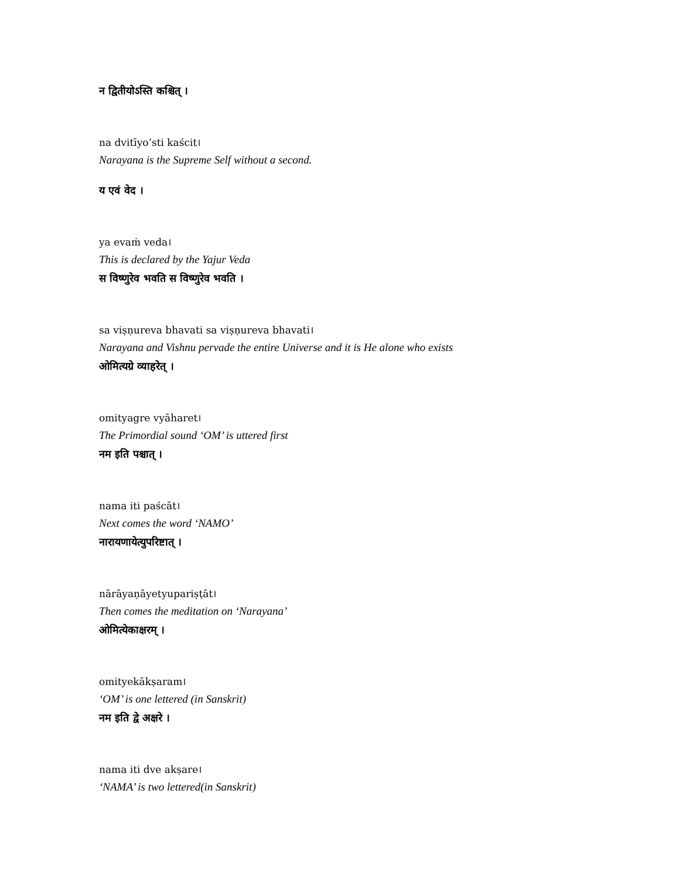न द्वितीयोऽस्ति कश्चित् ।
na dvitīyo’sti kaścit।
Narayana is the Supreme Self without a second.
य एवं वेद ।
ya evaṁ veda।
This is declared by the Yajur Veda
स विष्णुरेव भवति स विष्णुरेव भवति ।
sa viṣṇureva bhavati sa viṣṇureva bhavati।
Narayana and Vishnu pervade the entire Universe and it is He alone who exists
ओमित्यग्रे व्याहरेत् ।
omityagre vyāharet।
The Primordial sound ‘OM’ is uttered first
नम इति पश्चात् ।
nama iti paścāt।
Next comes the word ‘NAMO’
नारायणायेत्युपरिष्टात् ।
nārāyaṇāyetyupariṣṭāt।
Then comes the meditation on ‘Narayana’
ओमित्येकाक्षरम् ।
omityekākṣaram।
‘OM’ is one lettered (in Sanskrit)
नम इति द्वे अक्षरे ।
nama iti dve akṣare।
‘NAMA’ is two lettered(in Sanskrit)